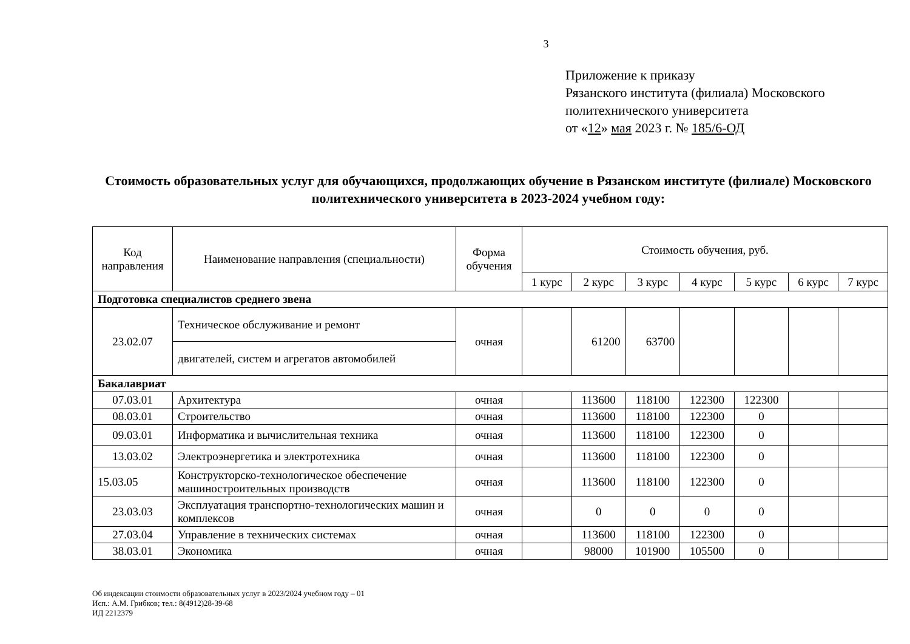3
Приложение к приказу
Рязанского института (филиала) Московского
политехнического университета
от «12» мая 2023 г. № 185/6-ОД
Стоимость образовательных услуг для обучающихся, продолжающих обучение в Рязанском институте (филиале) Московского политехнического университета в 2023-2024 учебном году:
| Код направления | Наименование направления (специальности) | Форма обучения | Стоимость обучения, руб. | | | | | | |
| --- | --- | --- | --- | --- | --- | --- | --- | --- | --- |
| | | | 1 курс | 2 курс | 3 курс | 4 курс | 5 курс | 6 курс | 7 курс |
| Подготовка специалистов среднего звена | | | | | | | | | |
| 23.02.07 | Техническое обслуживание и ремонт | очная | | 61200 | 63700 | | | | |
| | двигателей, систем и агрегатов автомобилей | | | | | | | | |
| Бакалавриат | | | | | | | | | |
| 07.03.01 | Архитектура | очная | | 113600 | 118100 | 122300 | 122300 | | |
| 08.03.01 | Строительство | очная | | 113600 | 118100 | 122300 | 0 | | |
| 09.03.01 | Информатика и вычислительная техника | очная | | 113600 | 118100 | 122300 | 0 | | |
| 13.03.02 | Электроэнергетика и электротехника | очная | | 113600 | 118100 | 122300 | 0 | | |
| 15.03.05 | Конструкторско-технологическое обеспечение машиностроительных производств | очная | | 113600 | 118100 | 122300 | 0 | | |
| 23.03.03 | Эксплуатация транспортно-технологических машин и комплексов | очная | | 0 | 0 | 0 | 0 | | |
| 27.03.04 | Управление в технических системах | очная | | 113600 | 118100 | 122300 | 0 | | |
| 38.03.01 | Экономика | очная | | 98000 | 101900 | 105500 | 0 | | |
Об индексации стоимости образовательных услуг в 2023/2024 учебном году – 01
Исп.: А.М. Грибков; тел.: 8(4912)28-39-68
ИД 2212379